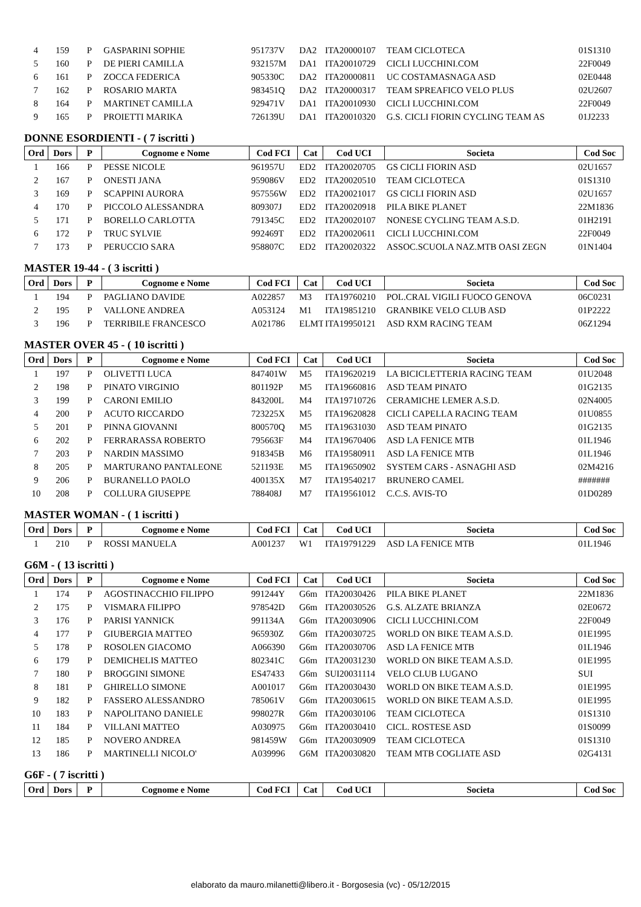| 4 | 159 | P | GASPARINI SOPHIE | 951737V | DA2 | ITA20000107 | TEAM CICLOTECA | 01S1310 |
| 5 | 160 | P | DE PIERI CAMILLA | 932157M | DA1 | ITA20010729 | CICLI LUCCHINI.COM | 22F0049 |
| 6 | 161 | P | ZOCCA FEDERICA | 905330C | DA2 | ITA20000811 | UC COSTAMASNAGA ASD | 02E0448 |
| 7 | 162 | P | ROSARIO MARTA | 983451Q | DA2 | ITA20000317 | TEAM SPREAFICO VELO PLUS | 02U2607 |
| 8 | 164 | P | MARTINET CAMILLA | 929471V | DA1 | ITA20010930 | CICLI LUCCHINI.COM | 22F0049 |
| 9 | 165 | P | PROIETTI MARIKA | 726139U | DA1 | ITA20010320 | G.S. CICLI FIORIN CYCLING TEAM AS | 01J2233 |
DONNE ESORDIENTI - ( 7 iscritti )
| Ord | Dors | P | Cognome e Nome | Cod FCI | Cat | Cod UCI | Societa | Cod Soc |
| --- | --- | --- | --- | --- | --- | --- | --- | --- |
| 1 | 166 | P | PESSE NICOLE | 961957U | ED2 | ITA20020705 | GS CICLI FIORIN ASD | 02U1657 |
| 2 | 167 | P | ONESTI JANA | 959086V | ED2 | ITA20020510 | TEAM CICLOTECA | 01S1310 |
| 3 | 169 | P | SCAPPINI AURORA | 957556W | ED2 | ITA20021017 | GS CICLI FIORIN ASD | 02U1657 |
| 4 | 170 | P | PICCOLO ALESSANDRA | 809307J | ED2 | ITA20020918 | PILA BIKE PLANET | 22M1836 |
| 5 | 171 | P | BORELLO CARLOTTA | 791345C | ED2 | ITA20020107 | NONESE CYCLING TEAM A.S.D. | 01H2191 |
| 6 | 172 | P | TRUC SYLVIE | 992469T | ED2 | ITA20020611 | CICLI LUCCHINI.COM | 22F0049 |
| 7 | 173 | P | PERUCCIO SARA | 958807C | ED2 | ITA20020322 | ASSOC.SCUOLA NAZ.MTB OASI ZEGN | 01N1404 |
MASTER 19-44 - ( 3 iscritti )
| Ord | Dors | P | Cognome e Nome | Cod FCI | Cat | Cod UCI | Societa | Cod Soc |
| --- | --- | --- | --- | --- | --- | --- | --- | --- |
| 1 | 194 | P | PAGLIANO DAVIDE | A022857 | M3 | ITA19760210 | POL.CRAL VIGILI FUOCO GENOVA | 06C0231 |
| 2 | 195 | P | VALLONE ANDREA | A053124 | M1 | ITA19851210 | GRANBIKE VELO CLUB ASD | 01P2222 |
| 3 | 196 | P | TERRIBILE FRANCESCO | A021786 | ELMT | ITA19950121 | ASD RXM RACING TEAM | 06Z1294 |
MASTER OVER 45 - ( 10 iscritti )
| Ord | Dors | P | Cognome e Nome | Cod FCI | Cat | Cod UCI | Societa | Cod Soc |
| --- | --- | --- | --- | --- | --- | --- | --- | --- |
| 1 | 197 | P | OLIVETTI LUCA | 847401W | M5 | ITA19620219 | LA BICICLETTERIA RACING TEAM | 01U2048 |
| 2 | 198 | P | PINATO VIRGINIO | 801192P | M5 | ITA19660816 | ASD TEAM PINATO | 01G2135 |
| 3 | 199 | P | CARONI EMILIO | 843200L | M4 | ITA19710726 | CERAMICHE LEMER A.S.D. | 02N4005 |
| 4 | 200 | P | ACUTO RICCARDO | 723225X | M5 | ITA19620828 | CICLI CAPELLA RACING TEAM | 01U0855 |
| 5 | 201 | P | PINNA GIOVANNI | 800570Q | M5 | ITA19631030 | ASD TEAM PINATO | 01G2135 |
| 6 | 202 | P | FERRARASSA ROBERTO | 795663F | M4 | ITA19670406 | ASD LA FENICE MTB | 01L1946 |
| 7 | 203 | P | NARDIN MASSIMO | 918345B | M6 | ITA19580911 | ASD LA FENICE MTB | 01L1946 |
| 8 | 205 | P | MARTURANO PANTALEONE | 521193E | M5 | ITA19650902 | SYSTEM CARS - ASNAGHI ASD | 02M4216 |
| 9 | 206 | P | BURANELLO PAOLO | 400135X | M7 | ITA19540217 | BRUNERO CAMEL | ####### |
| 10 | 208 | P | COLLURA GIUSEPPE | 788408J | M7 | ITA19561012 | C.C.S. AVIS-TO | 01D0289 |
MASTER WOMAN - ( 1 iscritti )
| Ord | Dors | P | Cognome e Nome | Cod FCI | Cat | Cod UCI | Societa | Cod Soc |
| --- | --- | --- | --- | --- | --- | --- | --- | --- |
| 1 | 210 | P | ROSSI MANUELA | A001237 | W1 | ITA19791229 | ASD LA FENICE MTB | 01L1946 |
G6M - ( 13 iscritti )
| Ord | Dors | P | Cognome e Nome | Cod FCI | Cat | Cod UCI | Societa | Cod Soc |
| --- | --- | --- | --- | --- | --- | --- | --- | --- |
| 1 | 174 | P | AGOSTINACCHIO FILIPPO | 991244Y | G6m | ITA20030426 | PILA BIKE PLANET | 22M1836 |
| 2 | 175 | P | VISMARA FILIPPO | 978542D | G6m | ITA20030526 | G.S. ALZATE BRIANZA | 02E0672 |
| 3 | 176 | P | PARISI YANNICK | 991134A | G6m | ITA20030906 | CICLI LUCCHINI.COM | 22F0049 |
| 4 | 177 | P | GIUBERGIA MATTEO | 965930Z | G6m | ITA20030725 | WORLD ON BIKE TEAM A.S.D. | 01E1995 |
| 5 | 178 | P | ROSOLEN GIACOMO | A066390 | G6m | ITA20030706 | ASD LA FENICE MTB | 01L1946 |
| 6 | 179 | P | DEMICHELIS MATTEO | 802341C | G6m | ITA20031230 | WORLD ON BIKE TEAM A.S.D. | 01E1995 |
| 7 | 180 | P | BROGGINI SIMONE | ES47433 | G6m | SUI20031114 | VELO CLUB LUGANO | SUI |
| 8 | 181 | P | GHIRELLO SIMONE | A001017 | G6m | ITA20030430 | WORLD ON BIKE TEAM A.S.D. | 01E1995 |
| 9 | 182 | P | FASSERO ALESSANDRO | 785061V | G6m | ITA20030615 | WORLD ON BIKE TEAM A.S.D. | 01E1995 |
| 10 | 183 | P | NAPOLITANO DANIELE | 998027R | G6m | ITA20030106 | TEAM CICLOTECA | 01S1310 |
| 11 | 184 | P | VILLANI MATTEO | A030975 | G6m | ITA20030410 | CICL. ROSTESE ASD | 01S0099 |
| 12 | 185 | P | NOVERO ANDREA | 981459W | G6m | ITA20030909 | TEAM CICLOTECA | 01S1310 |
| 13 | 186 | P | MARTINELLI NICOLO' | A039996 | G6M | ITA20030820 | TEAM MTB COGLIATE ASD | 02G4131 |
G6F - ( 7 iscritti )
| Ord | Dors | P | Cognome e Nome | Cod FCI | Cat | Cod UCI | Societa | Cod Soc |
| --- | --- | --- | --- | --- | --- | --- | --- | --- |
elaborato da mauro.milanetti@libero.it - Borgosesia (vc) - 05/12/2015